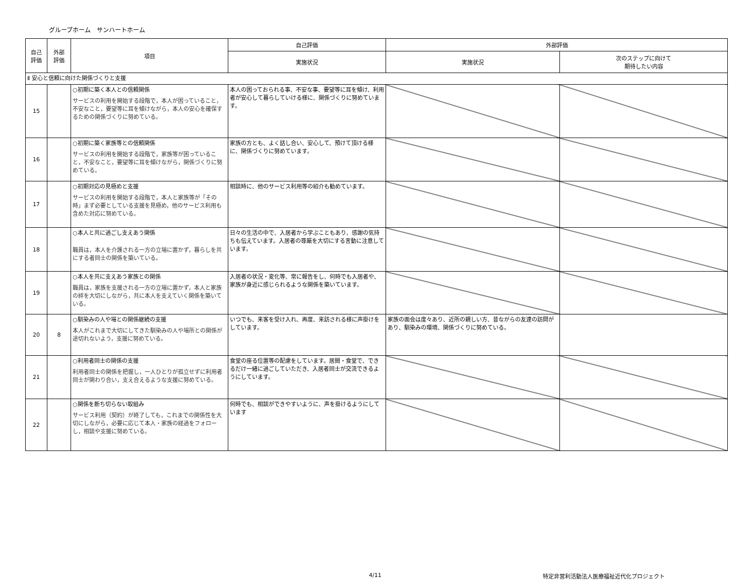グループホーム　サンハートホーム
| 自己 評価 | 外部 評価 | 項目 | 自己評価 | 外部評価 | |
| --- | --- | --- | --- | --- | --- |
| | | | 実施状況 | 実施状況 | 次のステップに向けて 期待したい内容 |
| Ⅱ 安心と信頼に向けた関係づくりと支援 | | | | | |
| 15 | | ○初期に築く本人との信頼関係 サービスの利用を開始する段階で，本人が困っていること，不安なこと，要望等に耳を傾けながら，本人の安心を確保するための関係づくりに努めている。 | 本人の困っておられる事、不安な事、要望等に耳を傾け、利用者が安心して暮らしていける様に、関係づくりに努めています。 | | |
| 16 | | ○初期に築く家族等との信頼関係 サービスの利用を開始する段階で，家族等が困っていること，不安なこと，要望等に耳を傾けながら，関係づくりに努めている。 | 家族の方とも、よく話し合い、安心して、預けて頂ける様に、関係づくりに努めています。 | | |
| 17 | | ○初期対応の見極めと支援 サービスの利用を開始する段階で，本人と家族等が「その時」まず必要としている支援を見極め，他のサービス利用も含めた対応に努めている。 | 相談時に、他のサービス利用等の紹介も勧めています。 | | |
| 18 | | ○本人と共に過ごし支えあう関係 職員は，本人を介護される一方の立場に置かず，暮らしを共にする者同士の関係を築いている。 | 日々の生活の中で、入居者から学ぶこともあり、感謝の気持ちも伝えています。入居者の尊厳を大切にする言動に注意しています。 | | |
| 19 | | ○本人を共に支えあう家族との関係 職員は，家族を支援される一方の立場に置かず，本人と家族の絆を大切にしながら，共に本人を支えていく関係を築いている。 | 入居者の状況・変化等、常に報告をし、何時でも入居者や、家族が身近に感じられるような関係を築いています。 | | |
| 20 | 8 | ○馴染みの人や場との関係継続の支援 本人がこれまで大切にしてきた馴染みの人や場所との関係が途切れないよう，支援に努めている。 | いつでも、来客を受け入れ、再度、来訪される様に声掛けをしています。 | 家族の面会は度々あり、近所の親しい方、昔ながらの友達の訪問があり、馴染みの環境、関係づくりに努めている。 | |
| 21 | | ○利用者同士の関係の支援 利用者同士の関係を把握し，一人ひとりが孤立せずに利用者同士が関わり合い，支え合えるような支援に努めている。 | 食堂の座る位置等の配慮をしています。居間・食堂で、できるだけ一緒に過ごしていただき、入居者同士が交流できるようにしています。 | | |
| 22 | | ○関係を断ち切らない取組み サービス利用（契約）が終了しても，これまでの関係性を大切にしながら，必要に応じて本人・家族の経過をフォローし，相談や支援に努めている。 | 何時でも、相談ができやすいように、声を掛けるようにしています | | |
4/11 特定非営利活動法人医療福祉近代化プロジェクト